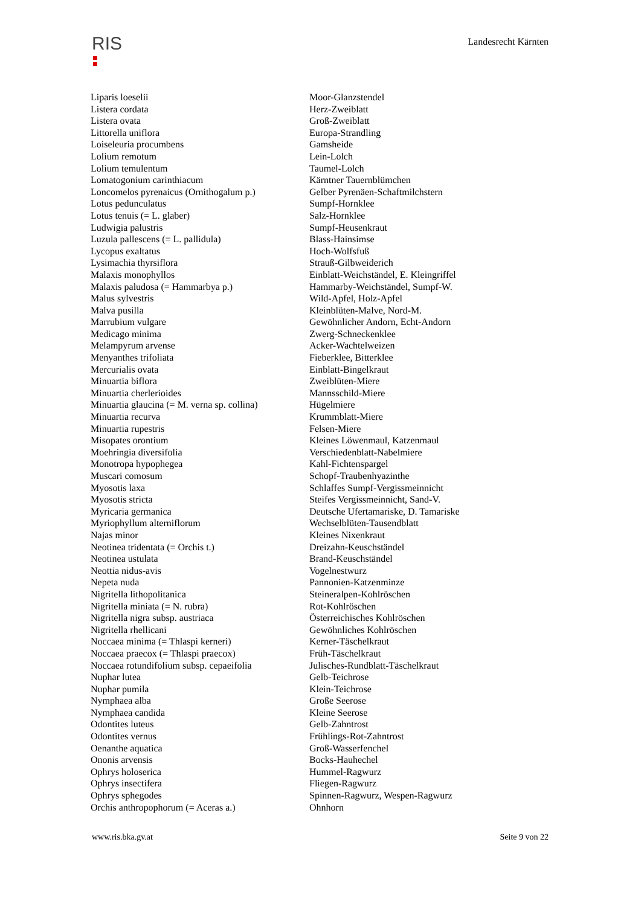RIS
Landesrecht Kärnten
| Liparis loeselii | Moor-Glanzstendel |
| Listera cordata | Herz-Zweiblatt |
| Listera ovata | Groß-Zweiblatt |
| Littorella uniflora | Europa-Strandling |
| Loiseleuria procumbens | Gamsheide |
| Lolium remotum | Lein-Lolch |
| Lolium temulentum | Taumel-Lolch |
| Lomatogonium carinthiacum | Kärntner Tauernblümchen |
| Loncomelos pyrenaicus (Ornithogalum p.) | Gelber Pyrenäen-Schaftmilchstern |
| Lotus pedunculatus | Sumpf-Hornklee |
| Lotus tenuis (= L. glaber) | Salz-Hornklee |
| Ludwigia palustris | Sumpf-Heusenkraut |
| Luzula pallescens (= L. pallidula) | Blass-Hainsimse |
| Lycopus exaltatus | Hoch-Wolfsfuß |
| Lysimachia thyrsiflora | Strauß-Gilbweiderich |
| Malaxis monophyllos | Einblatt-Weichständel, E. Kleingriffel |
| Malaxis paludosa (= Hammarbya p.) | Hammarby-Weichständel, Sumpf-W. |
| Malus sylvestris | Wild-Apfel, Holz-Apfel |
| Malva pusilla | Kleinblüten-Malve, Nord-M. |
| Marrubium vulgare | Gewöhnlicher Andorn, Echt-Andorn |
| Medicago minima | Zwerg-Schneckenklee |
| Melampyrum arvense | Acker-Wachtelweizen |
| Menyanthes trifoliata | Fieberklee, Bitterklee |
| Mercurialis ovata | Einblatt-Bingelkraut |
| Minuartia biflora | Zweiblüten-Miere |
| Minuartia cherlerioides | Mannsschild-Miere |
| Minuartia glaucina (= M. verna sp. collina) | Hügelmiere |
| Minuartia recurva | Krummblatt-Miere |
| Minuartia rupestris | Felsen-Miere |
| Misopates orontium | Kleines Löwenmaul, Katzenmaul |
| Moehringia diversifolia | Verschiedenblatt-Nabelmiere |
| Monotropa hypophegea | Kahl-Fichtenspargel |
| Muscari comosum | Schopf-Traubenhyazinthe |
| Myosotis laxa | Schlaffes Sumpf-Vergissmeinnicht |
| Myosotis stricta | Steifes Vergissmeinnicht, Sand-V. |
| Myricaria germanica | Deutsche Ufertamariske, D. Tamariske |
| Myriophyllum alterniflorum | Wechselblüten-Tausendblatt |
| Najas minor | Kleines Nixenkraut |
| Neotinea tridentata (= Orchis t.) | Dreizahn-Keuschständel |
| Neotinea ustulata | Brand-Keuschständel |
| Neottia nidus-avis | Vogelnestwurz |
| Nepeta nuda | Pannonien-Katzenminze |
| Nigritella lithopolitanica | Steineralpen-Kohlröschen |
| Nigritella miniata (= N. rubra) | Rot-Kohlröschen |
| Nigritella nigra subsp. austriaca | Österreichisches Kohlröschen |
| Nigritella rhellicani | Gewöhnliches Kohlröschen |
| Noccaea minima (= Thlaspi kerneri) | Kerner-Täschelkraut |
| Noccaea praecox (= Thlaspi praecox) | Früh-Täschelkraut |
| Noccaea rotundifolium subsp. cepaeifolia | Julisches-Rundblatt-Täschelkraut |
| Nuphar lutea | Gelb-Teichrose |
| Nuphar pumila | Klein-Teichrose |
| Nymphaea alba | Große Seerose |
| Nymphaea candida | Kleine Seerose |
| Odontites luteus | Gelb-Zahntrost |
| Odontites vernus | Frühlings-Rot-Zahntrost |
| Oenanthe aquatica | Groß-Wasserfenchel |
| Ononis arvensis | Bocks-Hauhechel |
| Ophrys holoserica | Hummel-Ragwurz |
| Ophrys insectifera | Fliegen-Ragwurz |
| Ophrys sphegodes | Spinnen-Ragwurz, Wespen-Ragwurz |
| Orchis anthropophorum (= Aceras a.) | Ohnhorn |
www.ris.bka.gv.at Seite 9 von 22